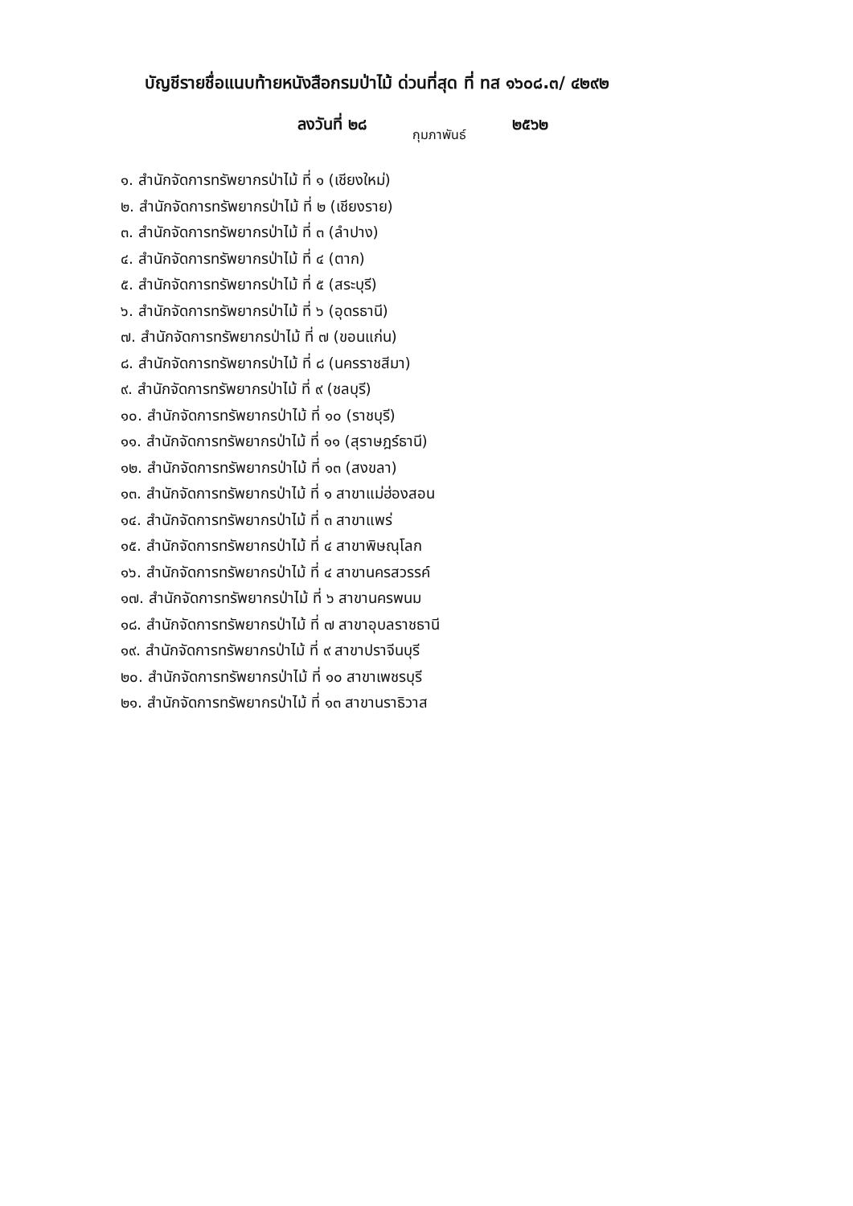บัญชีรายชื่อแนบท้ายหนังสือกรมป่าไม้ ด่วนที่สุด ที่ ทส ๑๖๐๘.๓/ ๔๒๙๒
ลงวันที่ ๒๘ กุมภาพันธ์ ๒๕๖๒
๑. สำนักจัดการทรัพยากรป่าไม้ ที่ ๑ (เชียงใหม่)
๒. สำนักจัดการทรัพยากรป่าไม้ ที่ ๒ (เชียงราย)
๓. สำนักจัดการทรัพยากรป่าไม้ ที่ ๓ (ลำปาง)
๔. สำนักจัดการทรัพยากรป่าไม้ ที่ ๔ (ตาก)
๕. สำนักจัดการทรัพยากรป่าไม้ ที่ ๕ (สระบุรี)
๖. สำนักจัดการทรัพยากรป่าไม้ ที่ ๖ (อุดรธานี)
๗. สำนักจัดการทรัพยากรป่าไม้ ที่ ๗ (ขอนแก่น)
๘. สำนักจัดการทรัพยากรป่าไม้ ที่ ๘ (นครราชสีมา)
๙. สำนักจัดการทรัพยากรป่าไม้ ที่ ๙ (ชลบุรี)
๑๐. สำนักจัดการทรัพยากรป่าไม้ ที่ ๑๐ (ราชบุรี)
๑๑. สำนักจัดการทรัพยากรป่าไม้ ที่ ๑๑ (สุราษฎร์ธานี)
๑๒. สำนักจัดการทรัพยากรป่าไม้ ที่ ๑๓ (สงขลา)
๑๓. สำนักจัดการทรัพยากรป่าไม้ ที่ ๑ สาขาแม่ฮ่องสอน
๑๔. สำนักจัดการทรัพยากรป่าไม้ ที่ ๓ สาขาแพร่
๑๕. สำนักจัดการทรัพยากรป่าไม้ ที่ ๔ สาขาพิษณุโลก
๑๖. สำนักจัดการทรัพยากรป่าไม้ ที่ ๔ สาขานครสวรรค์
๑๗. สำนักจัดการทรัพยากรป่าไม้ ที่ ๖ สาขานครพนม
๑๘. สำนักจัดการทรัพยากรป่าไม้ ที่ ๗ สาขาอุบลราชธานี
๑๙. สำนักจัดการทรัพยากรป่าไม้ ที่ ๙ สาขาปราจีนบุรี
๒๐. สำนักจัดการทรัพยากรป่าไม้ ที่ ๑๐ สาขาเพชรบุรี
๒๑. สำนักจัดการทรัพยากรป่าไม้ ที่ ๑๓ สาขานราธิวาส